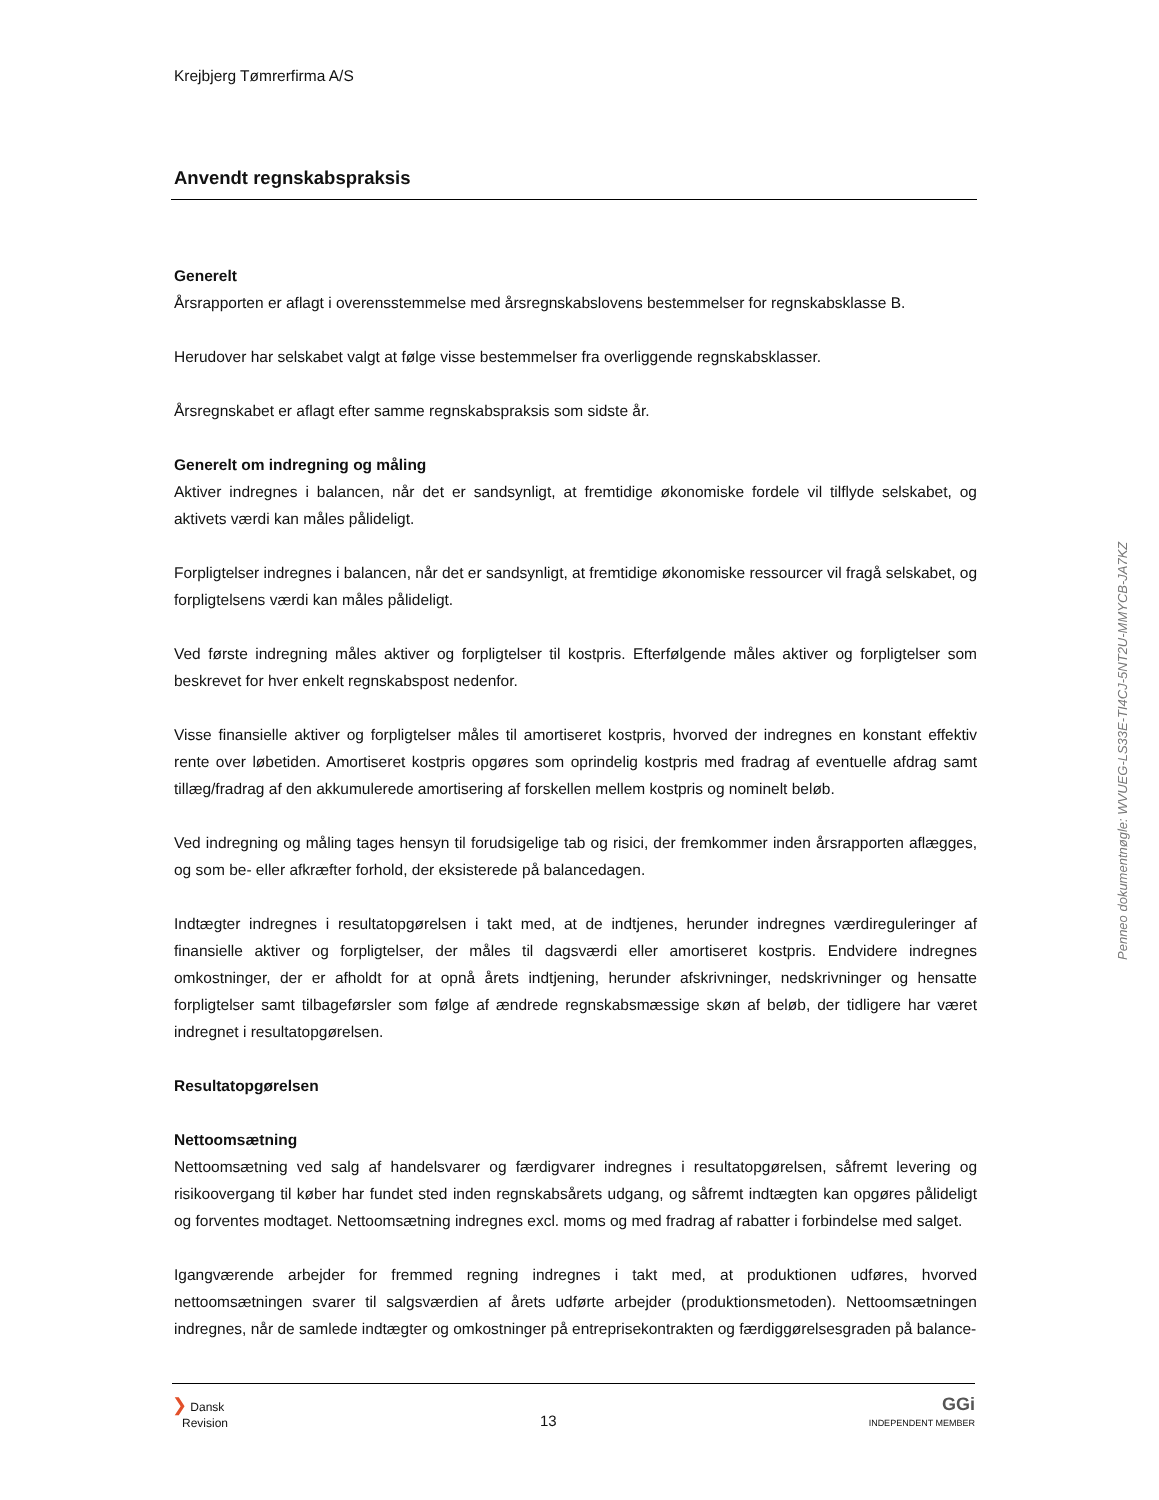Krejbjerg Tømrerfirma A/S
Anvendt regnskabspraksis
Generelt
Årsrapporten er aflagt i overensstemmelse med årsregnskabslovens bestemmelser for regnskabsklasse B.
Herudover har selskabet valgt at følge visse bestemmelser fra overliggende regnskabsklasser.
Årsregnskabet er aflagt efter samme regnskabspraksis som sidste år.
Generelt om indregning og måling
Aktiver indregnes i balancen, når det er sandsynligt, at fremtidige økonomiske fordele vil tilflyde selskabet, og aktivets værdi kan måles pålideligt.
Forpligtelser indregnes i balancen, når det er sandsynligt, at fremtidige økonomiske ressourcer vil fragå selskabet, og forpligtelsens værdi kan måles pålideligt.
Ved første indregning måles aktiver og forpligtelser til kostpris. Efterfølgende måles aktiver og forpligtelser som beskrevet for hver enkelt regnskabspost nedenfor.
Visse finansielle aktiver og forpligtelser måles til amortiseret kostpris, hvorved der indregnes en konstant effektiv rente over løbetiden. Amortiseret kostpris opgøres som oprindelig kostpris med fradrag af eventuelle afdrag samt tillæg/fradrag af den akkumulerede amortisering af forskellen mellem kostpris og nominelt beløb.
Ved indregning og måling tages hensyn til forudsigelige tab og risici, der fremkommer inden årsrapporten aflægges, og som be- eller afkræfter forhold, der eksisterede på balancedagen.
Indtægter indregnes i resultatopgørelsen i takt med, at de indtjenes, herunder indregnes værdireguleringer af finansielle aktiver og forpligtelser, der måles til dagsværdi eller amortiseret kostpris. Endvidere indregnes omkostninger, der er afholdt for at opnå årets indtjening, herunder afskrivninger, nedskrivninger og hensatte forpligtelser samt tilbageførsler som følge af ændrede regnskabsmæssige skøn af beløb, der tidligere har været indregnet i resultatopgørelsen.
Resultatopgørelsen
Nettoomsætning
Nettoomsætning ved salg af handelsvarer og færdigvarer indregnes i resultatopgørelsen, såfremt levering og risikoovergang til køber har fundet sted inden regnskabsårets udgang, og såfremt indtægten kan opgøres pålideligt og forventes modtaget. Nettoomsætning indregnes excl. moms og med fradrag af rabatter i forbindelse med salget.
Igangværende arbejder for fremmed regning indregnes i takt med, at produktionen udføres, hvorved nettoomsætningen svarer til salgsværdien af årets udførte arbejder (produktionsmetoden). Nettoomsætningen indregnes, når de samlede indtægter og omkostninger på entreprisekontrakten og færdiggørelsesgraden på balance-
❯ Dansk
Revision
13
GGi
INDEPENDENT MEMBER
Penneo dokumentnøgle: WVUEG-LS33E-TI4CJ-5NT2U-MMYCB-JA7KZ